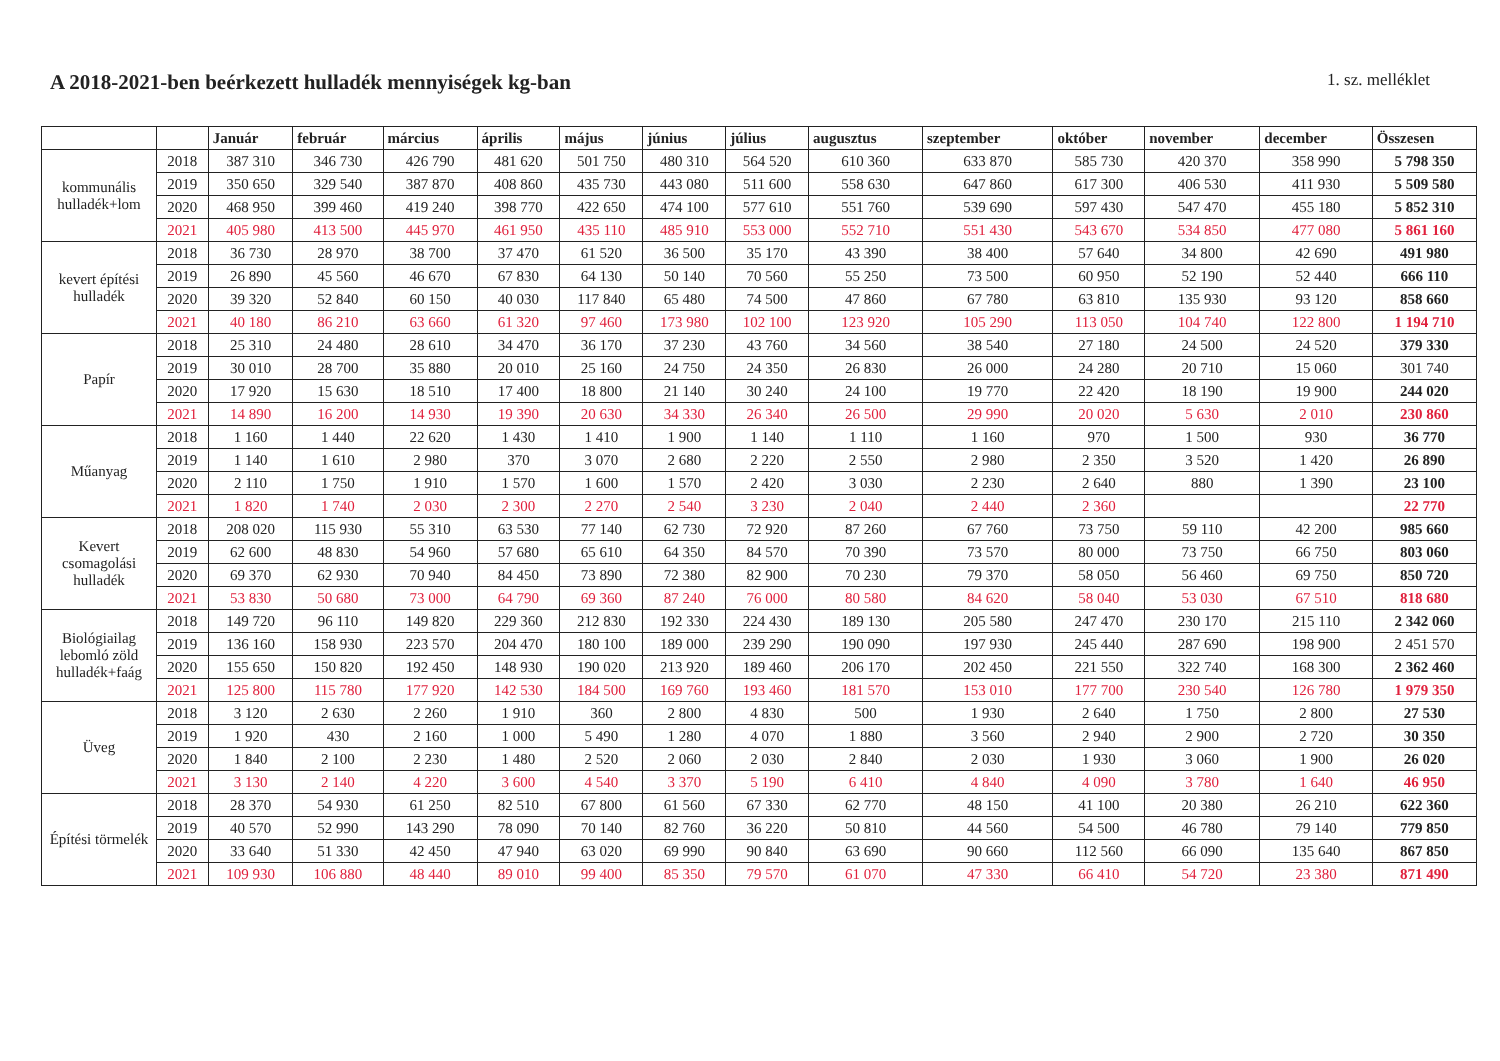A 2018-2021-ben beérkezett hulladék mennyiségek kg-ban
1. sz. melléklet
| | | Január | február | március | április | május | június | július | augusztus | szeptember | október | november | december | Összesen |
| --- | --- | --- | --- | --- | --- | --- | --- | --- | --- | --- | --- | --- | --- | --- |
| kommunális hulladék+lom | 2018 | 387 310 | 346 730 | 426 790 | 481 620 | 501 750 | 480 310 | 564 520 | 610 360 | 633 870 | 585 730 | 420 370 | 358 990 | 5 798 350 |
| | 2019 | 350 650 | 329 540 | 387 870 | 408 860 | 435 730 | 443 080 | 511 600 | 558 630 | 647 860 | 617 300 | 406 530 | 411 930 | 5 509 580 |
| | 2020 | 468 950 | 399 460 | 419 240 | 398 770 | 422 650 | 474 100 | 577 610 | 551 760 | 539 690 | 597 430 | 547 470 | 455 180 | 5 852 310 |
| | 2021 | 405 980 | 413 500 | 445 970 | 461 950 | 435 110 | 485 910 | 553 000 | 552 710 | 551 430 | 543 670 | 534 850 | 477 080 | 5 861 160 |
| kevert építési hulladék | 2018 | 36 730 | 28 970 | 38 700 | 37 470 | 61 520 | 36 500 | 35 170 | 43 390 | 38 400 | 57 640 | 34 800 | 42 690 | 491 980 |
| | 2019 | 26 890 | 45 560 | 46 670 | 67 830 | 64 130 | 50 140 | 70 560 | 55 250 | 73 500 | 60 950 | 52 190 | 52 440 | 666 110 |
| | 2020 | 39 320 | 52 840 | 60 150 | 40 030 | 117 840 | 65 480 | 74 500 | 47 860 | 67 780 | 63 810 | 135 930 | 93 120 | 858 660 |
| | 2021 | 40 180 | 86 210 | 63 660 | 61 320 | 97 460 | 173 980 | 102 100 | 123 920 | 105 290 | 113 050 | 104 740 | 122 800 | 1 194 710 |
| Papír | 2018 | 25 310 | 24 480 | 28 610 | 34 470 | 36 170 | 37 230 | 43 760 | 34 560 | 38 540 | 27 180 | 24 500 | 24 520 | 379 330 |
| | 2019 | 30 010 | 28 700 | 35 880 | 20 010 | 25 160 | 24 750 | 24 350 | 26 830 | 26 000 | 24 280 | 20 710 | 15 060 | 301 740 |
| | 2020 | 17 920 | 15 630 | 18 510 | 17 400 | 18 800 | 21 140 | 30 240 | 24 100 | 19 770 | 22 420 | 18 190 | 19 900 | 244 020 |
| | 2021 | 14 890 | 16 200 | 14 930 | 19 390 | 20 630 | 34 330 | 26 340 | 26 500 | 29 990 | 20 020 | 5 630 | 2 010 | 230 860 |
| Műanyag | 2018 | 1 160 | 1 440 | 22 620 | 1 430 | 1 410 | 1 900 | 1 140 | 1 110 | 1 160 | 970 | 1 500 | 930 | 36 770 |
| | 2019 | 1 140 | 1 610 | 2 980 | 370 | 3 070 | 2 680 | 2 220 | 2 550 | 2 980 | 2 350 | 3 520 | 1 420 | 26 890 |
| | 2020 | 2 110 | 1 750 | 1 910 | 1 570 | 1 600 | 1 570 | 2 420 | 3 030 | 2 230 | 2 640 | 880 | 1 390 | 23 100 |
| | 2021 | 1 820 | 1 740 | 2 030 | 2 300 | 2 270 | 2 540 | 3 230 | 2 040 | 2 440 | 2 360 | | | 22 770 |
| Kevert csomagolási hulladék | 2018 | 208 020 | 115 930 | 55 310 | 63 530 | 77 140 | 62 730 | 72 920 | 87 260 | 67 760 | 73 750 | 59 110 | 42 200 | 985 660 |
| | 2019 | 62 600 | 48 830 | 54 960 | 57 680 | 65 610 | 64 350 | 84 570 | 70 390 | 73 570 | 80 000 | 73 750 | 66 750 | 803 060 |
| | 2020 | 69 370 | 62 930 | 70 940 | 84 450 | 73 890 | 72 380 | 82 900 | 70 230 | 79 370 | 58 050 | 56 460 | 69 750 | 850 720 |
| | 2021 | 53 830 | 50 680 | 73 000 | 64 790 | 69 360 | 87 240 | 76 000 | 80 580 | 84 620 | 58 040 | 53 030 | 67 510 | 818 680 |
| Biológiailag lebomló zöld hulladék+faág | 2018 | 149 720 | 96 110 | 149 820 | 229 360 | 212 830 | 192 330 | 224 430 | 189 130 | 205 580 | 247 470 | 230 170 | 215 110 | 2 342 060 |
| | 2019 | 136 160 | 158 930 | 223 570 | 204 470 | 180 100 | 189 000 | 239 290 | 190 090 | 197 930 | 245 440 | 287 690 | 198 900 | 2 451 570 |
| | 2020 | 155 650 | 150 820 | 192 450 | 148 930 | 190 020 | 213 920 | 189 460 | 206 170 | 202 450 | 221 550 | 322 740 | 168 300 | 2 362 460 |
| | 2021 | 125 800 | 115 780 | 177 920 | 142 530 | 184 500 | 169 760 | 193 460 | 181 570 | 153 010 | 177 700 | 230 540 | 126 780 | 1 979 350 |
| Üveg | 2018 | 3 120 | 2 630 | 2 260 | 1 910 | 360 | 2 800 | 4 830 | 500 | 1 930 | 2 640 | 1 750 | 2 800 | 27 530 |
| | 2019 | 1 920 | 430 | 2 160 | 1 000 | 5 490 | 1 280 | 4 070 | 1 880 | 3 560 | 2 940 | 2 900 | 2 720 | 30 350 |
| | 2020 | 1 840 | 2 100 | 2 230 | 1 480 | 2 520 | 2 060 | 2 030 | 2 840 | 2 030 | 1 930 | 3 060 | 1 900 | 26 020 |
| | 2021 | 3 130 | 2 140 | 4 220 | 3 600 | 4 540 | 3 370 | 5 190 | 6 410 | 4 840 | 4 090 | 3 780 | 1 640 | 46 950 |
| Építési törmelék | 2018 | 28 370 | 54 930 | 61 250 | 82 510 | 67 800 | 61 560 | 67 330 | 62 770 | 48 150 | 41 100 | 20 380 | 26 210 | 622 360 |
| | 2019 | 40 570 | 52 990 | 143 290 | 78 090 | 70 140 | 82 760 | 36 220 | 50 810 | 44 560 | 54 500 | 46 780 | 79 140 | 779 850 |
| | 2020 | 33 640 | 51 330 | 42 450 | 47 940 | 63 020 | 69 990 | 90 840 | 63 690 | 90 660 | 112 560 | 66 090 | 135 640 | 867 850 |
| | 2021 | 109 930 | 106 880 | 48 440 | 89 010 | 99 400 | 85 350 | 79 570 | 61 070 | 47 330 | 66 410 | 54 720 | 23 380 | 871 490 |